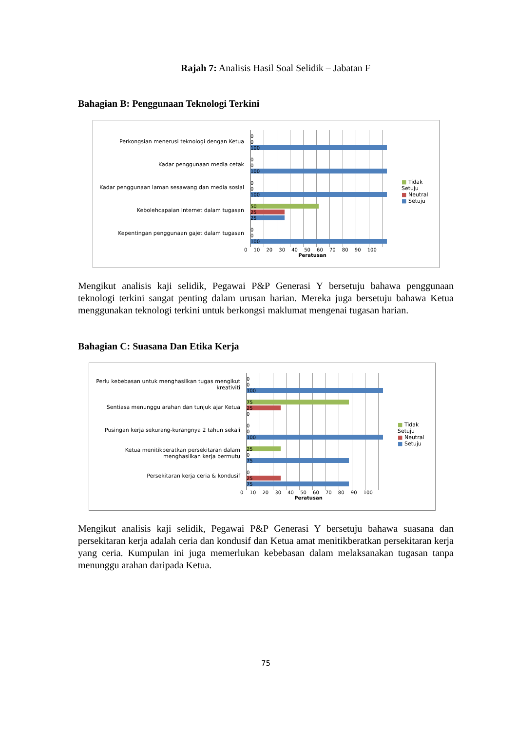Rajah 7: Analisis Hasil Soal Selidik – Jabatan F
Bahagian B: Penggunaan Teknologi Terkini
Perkongsian menerusi teknologi dengan Ketua
Kadar penggunaan media cetak
Kadar penggunaan laman sesawang dan media sosial
Kebolehcapaian Internet dalam tugasan
Kepentingan penggunaan gajet dalam tugasan
0
0
100
0
0
100
0
0
100
50
25
25
0
0
100
0 10 20 30 40 50 60 70 80 90 100
Peratusan
■ Tidak Setuju
■ Neutral
■ Setuju
Mengikut analisis kaji selidik, Pegawai P&P Generasi Y bersetuju bahawa penggunaan teknologi terkini sangat penting dalam urusan harian. Mereka juga bersetuju bahawa Ketua menggunakan teknologi terkini untuk berkongsi maklumat mengenai tugasan harian.
Bahagian C: Suasana Dan Etika Kerja
Perlu kebebasan untuk menghasilkan tugas mengikut kreativiti
Sentiasa menunggu arahan dan tunjuk ajar Ketua
Pusingan kerja sekurang-kurangnya 2 tahun sekali
Ketua menitikberatkan persekitaran dalam menghasilkan kerja bermutu
Persekitaran kerja ceria & kondusif
0
0
100
75
25
0
0
0
100
25
0
75
0
25
75
0 10 20 30 40 50 60 70 80 90 100
Peratusan
■ Tidak Setuju
■ Neutral
■ Setuju
Mengikut analisis kaji selidik, Pegawai P&P Generasi Y bersetuju bahawa suasana dan persekitaran kerja adalah ceria dan kondusif dan Ketua amat menitikberatkan persekitaran kerja yang ceria. Kumpulan ini juga memerlukan kebebasan dalam melaksanakan tugasan tanpa menunggu arahan daripada Ketua.
75